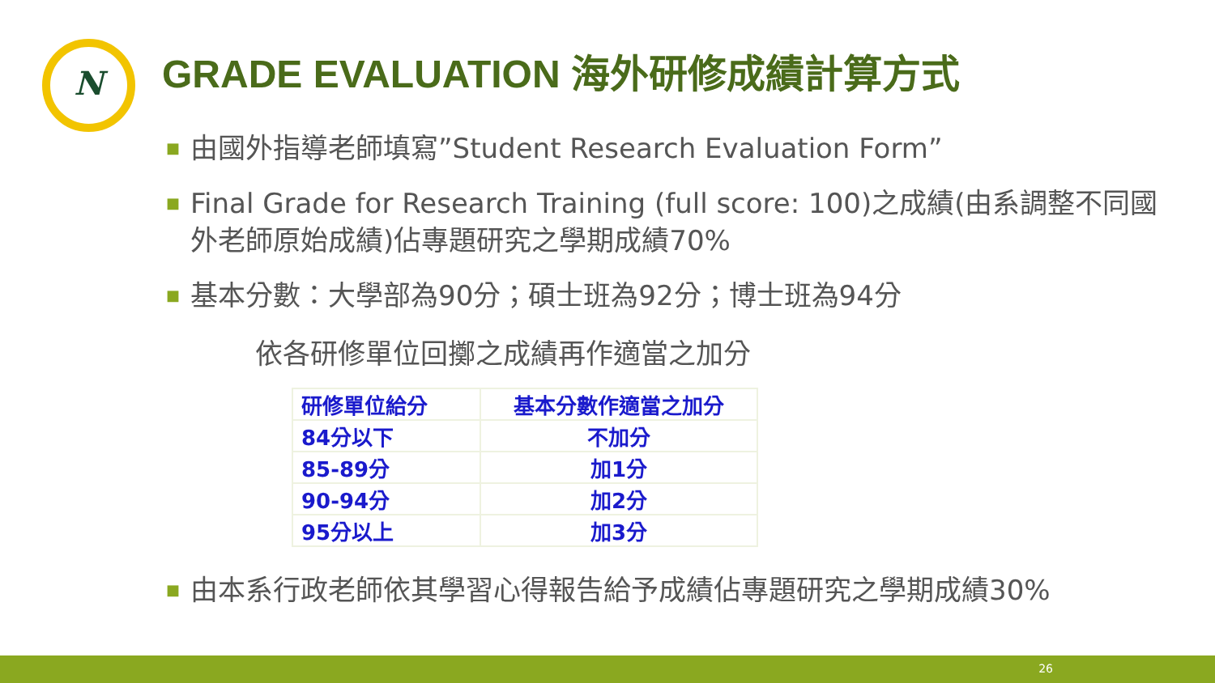N
GRADE EVALUATION 海外研修成績計算方式
■
由國外指導老師填寫”Student Research Evaluation Form”
■
Final Grade for Research Training (full score: 100)之成績(由系調整不同國外老師原始成績)佔專題研究之學期成績70%
■
基本分數：大學部為90分；碩士班為92分；博士班為94分
依各研修單位回擲之成績再作適當之加分
| 研修單位給分 | 基本分數作適當之加分 |
| --- | --- |
| 84分以下 | 不加分 |
| 85-89分 | 加1分 |
| 90-94分 | 加2分 |
| 95分以上 | 加3分 |
■
由本系行政老師依其學習心得報告給予成績佔專題研究之學期成績30%
26